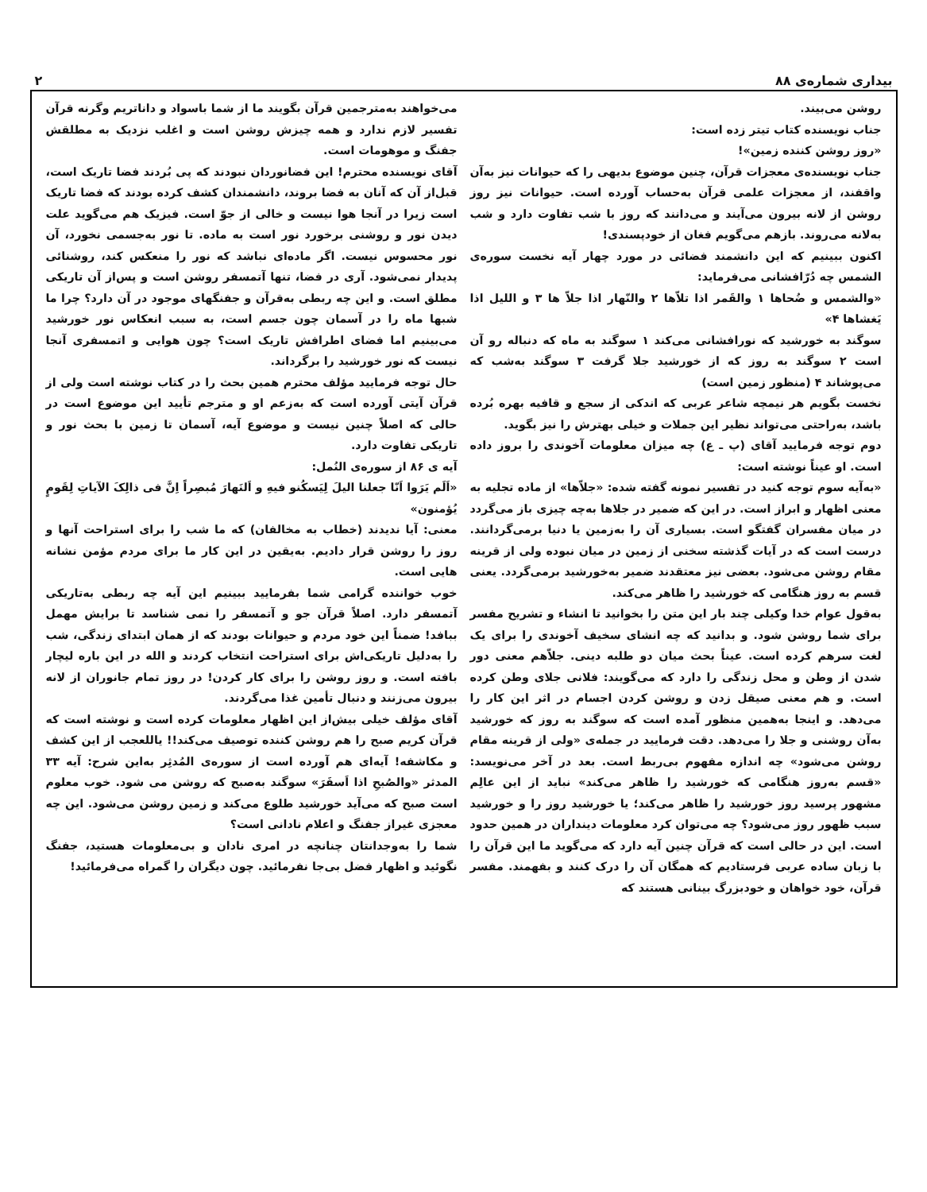بیداری شماره‌ی ۸۸ ۲
روشن می‌بیند.
جناب نویسنده کتاب تیتر زده است:
«روز روشن کننده زمین»!
جناب نویسنده‌ی معجزات قرآن، چنین موضوع بدیهی را که حیوانات نیز به‌آن واقفند، از معجزات علمی قرآن به‌حساب آورده است. حیوانات نیز روز روشن از لانه بیرون می‌آیند و می‌دانند که روز با شب تفاوت دارد و شب به‌لانه می‌روند. بازهم می‌گویم فغان از خودپسندی!
اکنون ببینیم که این دانشمند فضائی در مورد چهار آیه نخست سوره‌ی الشمس چه دُرّافشانی می‌فرماید:
«والشمس و ضُحاها ۱ والقَمر اذا تلاّها ۲ والنّهار اذا جلاّ ها ۳ و اللیل اذا یَغشاها ۴»
سوگند به خورشید که نورافشانی می‌کند ۱ سوگند به ماه که دنباله رو آن است ۲ سوگند به روز که از خورشید جلا گرفت ۳ سوگند به‌شب که می‌پوشاند ۴ (منظور زمین است)
نخست بگویم هر نیمچه شاعر عربی که اندکی از سجع و قافیه بهره بُرده باشد، به‌راحتی می‌تواند نظیر این جملات و خیلی بهترش را نیز بگوید.
دوم توجه فرمایید آقای (پ ـ ع) چه میزان معلومات آخوندی را بروز داده است. او عیناً نوشته است:
«به‌آیه سوم توجه کنید در تفسیر نمونه گفته شده: «جلاّها» از ماده تجلیه به معنی اظهار و ابراز است. در این که ضمیر در جلاها به‌چه چیزی باز می‌گردد در میان مفسران گفتگو است. بسیاری آن را به‌زمین یا دنیا برمی‌گردانند. درست است که در آیات گذشته سخنی از زمین در میان نبوده ولی از قرینه مقام روشن می‌شود. بعضی نیز معتقدند ضمیر به‌خورشید برمی‌گردد. یعنی قسم به روز هنگامی که خورشید را ظاهر می‌کند.
به‌قول عوام خدا وکیلی چند بار این متن را بخوانید تا انشاء و تشریح مفسر برای شما روشن شود. و بدانید که چه انشای سخیف آخوندی را برای یک لغت سرهم کرده است. عیناً بحث میان دو طلبه دینی. جلاّهم معنی دور شدن از وطن و محل زندگی را دارد که می‌گویند: فلانی جلای وطن کرده است. و هم معنی صیقل زدن و روشن کردن اجسام در اثر این کار را می‌دهد. و اینجا به‌همین منظور آمده است که سوگند به روز که خورشید به‌آن روشنی و جلا را می‌دهد. دقت فرمایید در جمله‌ی «ولی از قرینه مقام روشن می‌شود» چه اندازه مفهوم بی‌ربط است. بعد در آخر می‌نویسد: «قسم به‌روز هنگامی که خورشید را ظاهر می‌کند» نباید از این عالِم مشهور پرسید روز خورشید را ظاهر می‌کند؛ یا خورشید روز را و خورشید سبب ظهور روز می‌شود؟ چه می‌توان کرد معلومات دینداران در همین حدود است. این در حالی است که قرآن چنین آیه دارد که می‌گوید ما این قرآن را با زبان ساده عربی فرستادیم که همگان آن را درک کنند و بفهمند. مفسر قرآن، خود خواهان و خودبزرگ بینانی هستند که
می‌خواهند به‌مترجمین قرآن بگویند ما از شما باسواد و داناتریم وگرنه قرآن تفسیر لازم ندارد و همه چیزش روشن است و اغلب نزدیک به مطلقش جفنگ و موهومات است.
آقای نویسنده محترم! این فضانوردان نبودند که پی بُردند فضا تاریک است، قبل‌از آن که آنان به فضا بروند، دانشمندان کشف کرده بودند که فضا تاریک است زیرا در آنجا هوا نیست و خالی از جوّ است. فیزیک هم می‌گوید علت دیدن نور و روشنی برخورد نور است به ماده. تا نور به‌جسمی نخورد، آن نور محسوس نیست. اگر ماده‌ای نباشد که نور را منعکس کند، روشنائی پدیدار نمی‌شود. آری در فضا، تنها آتمسفر روشن است و پس‌از آن تاریکی مطلق است. و این چه ربطی به‌قرآن و جفنگهای موجود در آن دارد؟ چرا ما شبها ماه را در آسمان چون جسم است، به سبب انعکاس نور خورشید می‌بینیم اما فضای اطرافش تاریک است؟ چون هوایی و اتمسفری آنجا نیست که نور خورشید را برگرداند.
حال توجه فرمایید مؤلف محترم همین بحث را در کتاب نوشته است ولی از قرآن آیتی آورده است که به‌زعم او و مترجم تأیید این موضوع است در حالی که اصلاً چنین نیست و موضوع آیه، آسمان تا زمین با بحث نور و تاریکی تفاوت دارد.
آیه ی ۸۶ از سوره‌ی النُمل:
«اَلَم یَرَوا اَنّا جعلنا الیلَ لِیَسکُنو فیهِ و اَلنَهارَ مُبصِراً اِنَّ فی ذالِکَ الآیاتِ لِقَومٍ یُؤمنون»
معنی: آیا ندیدند (خطاب به مخالفان) که ما شب را برای استراحت آنها و روز را روشن قرار دادیم. به‌یقین در این کار ما برای مردم مؤمن نشانه هایی است.
خوب خواننده گرامی شما بفرمایید ببینیم این آیه چه ربطی به‌تاریکی آتمسفر دارد. اصلاً قرآن جو و آتمسفر را نمی شناسد تا برایش مهمل ببافد! ضمناً این خود مردم و حیوانات بودند که از همان ابتدای زندگی، شب را به‌دلیل تاریکی‌اش برای استراحت انتخاب کردند و الله در این باره لیچار بافته است. و روز روشن را برای کار کردن! در روز تمام جانوران از لانه بیرون می‌زنند و دنبال تأمین غذا می‌گردند.
آقای مؤلف خیلی بیش‌از این اظهار معلومات کرده است و نوشته است که قرآن کریم صبح را هم روشن کننده توصیف می‌کند!! یاللعجب از این کشف و مکاشفه! آیه‌ای هم آورده است از سوره‌ی المُدثِر به‌این شرح: آیه ۳۳ المدثر «والصُبحِ اذا اَسفَرَ» سوگند به‌صبح که روشن می شود. خوب معلوم است صبح که می‌آید خورشید طلوع می‌کند و زمین روشن می‌شود. این چه معجزی غیراز جفنگ و اعلام نادانی است؟
شما را به‌وجدانتان چنانچه در امری نادان و بی‌معلومات هستید، جفنگ نگوئید و اظهار فضل بی‌جا نفرمائید. چون دیگران را گمراه می‌فرمائید!